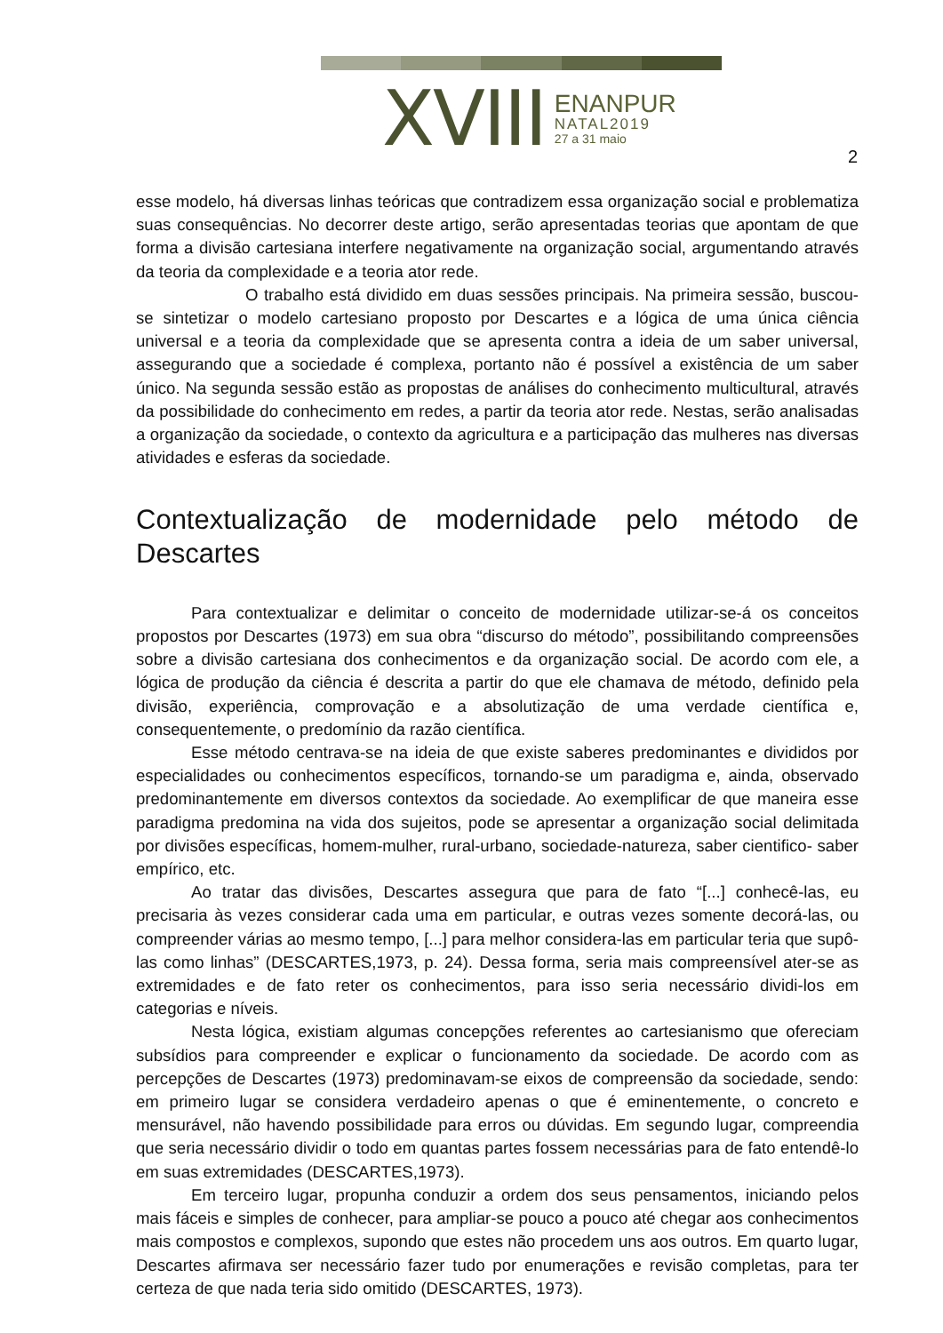XVIII
ENANPUR
NATAL2019
27 a 31 maio
2
esse modelo, há diversas linhas teóricas que contradizem essa organização social e problematiza suas consequências. No decorrer deste artigo, serão apresentadas teorias que apontam de que forma a divisão cartesiana interfere negativamente na organização social, argumentando através da teoria da complexidade e a teoria ator rede.
O trabalho está dividido em duas sessões principais. Na primeira sessão, buscou-se sintetizar o modelo cartesiano proposto por Descartes e a lógica de uma única ciência universal e a teoria da complexidade que se apresenta contra a ideia de um saber universal, assegurando que a sociedade é complexa, portanto não é possível a existência de um saber único. Na segunda sessão estão as propostas de análises do conhecimento multicultural, através da possibilidade do conhecimento em redes, a partir da teoria ator rede. Nestas, serão analisadas a organização da sociedade, o contexto da agricultura e a participação das mulheres nas diversas atividades e esferas da sociedade.
Contextualização de modernidade pelo método de Descartes
Para contextualizar e delimitar o conceito de modernidade utilizar-se-á os conceitos propostos por Descartes (1973) em sua obra “discurso do método”, possibilitando compreensões sobre a divisão cartesiana dos conhecimentos e da organização social. De acordo com ele, a lógica de produção da ciência é descrita a partir do que ele chamava de método, definido pela divisão, experiência, comprovação e a absolutização de uma verdade científica e, consequentemente, o predomínio da razão científica.
Esse método centrava-se na ideia de que existe saberes predominantes e divididos por especialidades ou conhecimentos específicos, tornando-se um paradigma e, ainda, observado predominantemente em diversos contextos da sociedade. Ao exemplificar de que maneira esse paradigma predomina na vida dos sujeitos, pode se apresentar a organização social delimitada por divisões específicas, homem-mulher, rural-urbano, sociedade-natureza, saber cientifico- saber empírico, etc.
Ao tratar das divisões, Descartes assegura que para de fato “[...] conhecê-las, eu precisaria às vezes considerar cada uma em particular, e outras vezes somente decorá-las, ou compreender várias ao mesmo tempo, [...] para melhor considera-las em particular teria que supô-las como linhas” (DESCARTES,1973, p. 24). Dessa forma, seria mais compreensível ater-se as extremidades e de fato reter os conhecimentos, para isso seria necessário dividi-los em categorias e níveis.
Nesta lógica, existiam algumas concepções referentes ao cartesianismo que ofereciam subsídios para compreender e explicar o funcionamento da sociedade. De acordo com as percepções de Descartes (1973) predominavam-se eixos de compreensão da sociedade, sendo: em primeiro lugar se considera verdadeiro apenas o que é eminentemente, o concreto e mensurável, não havendo possibilidade para erros ou dúvidas. Em segundo lugar, compreendia que seria necessário dividir o todo em quantas partes fossem necessárias para de fato entendê-lo em suas extremidades (DESCARTES,1973).
Em terceiro lugar, propunha conduzir a ordem dos seus pensamentos, iniciando pelos mais fáceis e simples de conhecer, para ampliar-se pouco a pouco até chegar aos conhecimentos mais compostos e complexos, supondo que estes não procedem uns aos outros. Em quarto lugar, Descartes afirmava ser necessário fazer tudo por enumerações e revisão completas, para ter certeza de que nada teria sido omitido (DESCARTES, 1973).